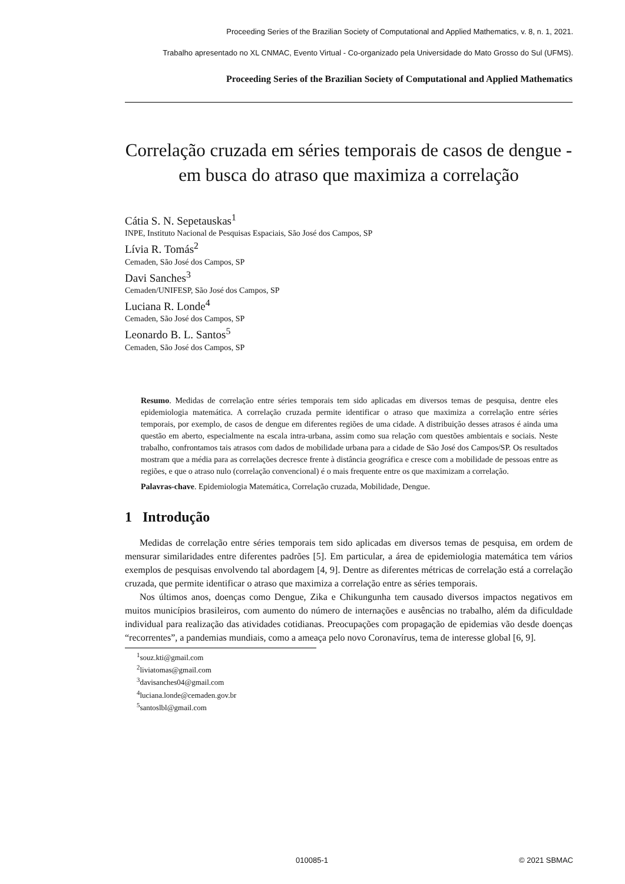Proceeding Series of the Brazilian Society of Computational and Applied Mathematics, v. 8, n. 1, 2021.
Trabalho apresentado no XL CNMAC, Evento Virtual - Co-organizado pela Universidade do Mato Grosso do Sul (UFMS).
Proceeding Series of the Brazilian Society of Computational and Applied Mathematics
Correlação cruzada em séries temporais de casos de dengue -
em busca do atraso que maximiza a correlação
Cátia S. N. Sepetauskas<sup>1</sup>
INPE, Instituto Nacional de Pesquisas Espaciais, São José dos Campos, SP
Lívia R. Tomás<sup>2</sup>
Cemaden, São José dos Campos, SP
Davi Sanches<sup>3</sup>
Cemaden/UNIFESP, São José dos Campos, SP
Luciana R. Londe<sup>4</sup>
Cemaden, São José dos Campos, SP
Leonardo B. L. Santos<sup>5</sup>
Cemaden, São José dos Campos, SP
Resumo. Medidas de correlação entre séries temporais tem sido aplicadas em diversos temas de pesquisa, dentre eles epidemiologia matemática. A correlação cruzada permite identificar o atraso que maximiza a correlação entre séries temporais, por exemplo, de casos de dengue em diferentes regiões de uma cidade. A distribuição desses atrasos é ainda uma questão em aberto, especialmente na escala intra-urbana, assim como sua relação com questões ambientais e sociais. Neste trabalho, confrontamos tais atrasos com dados de mobilidade urbana para a cidade de São José dos Campos/SP. Os resultados mostram que a média para as correlações decresce frente à distância geográfica e cresce com a mobilidade de pessoas entre as regiões, e que o atraso nulo (correlação convencional) é o mais frequente entre os que maximizam a correlação.
Palavras-chave. Epidemiologia Matemática, Correlação cruzada, Mobilidade, Dengue.
1 Introdução
Medidas de correlação entre séries temporais tem sido aplicadas em diversos temas de pesquisa, em ordem de mensurar similaridades entre diferentes padrões [5]. Em particular, a área de epidemiologia matemática tem vários exemplos de pesquisas envolvendo tal abordagem [4, 9]. Dentre as diferentes métricas de correlação está a correlação cruzada, que permite identificar o atraso que maximiza a correlação entre as séries temporais.
Nos últimos anos, doenças como Dengue, Zika e Chikungunha tem causado diversos impactos negativos em muitos municípios brasileiros, com aumento do número de internações e ausências no trabalho, além da dificuldade individual para realização das atividades cotidianas. Preocupações com propagação de epidemias vão desde doenças “recorrentes”, a pandemias mundiais, como a ameaça pelo novo Coronavírus, tema de interesse global [6, 9].
<sup>1</sup> souz.kti@gmail.com
<sup>2</sup> liviatomas@gmail.com
<sup>3</sup> davisanches04@gmail.com
<sup>4</sup> luciana.londe@cemaden.gov.br
<sup>5</sup> santoslbl@gmail.com
010085-1 © 2021 SBMAC